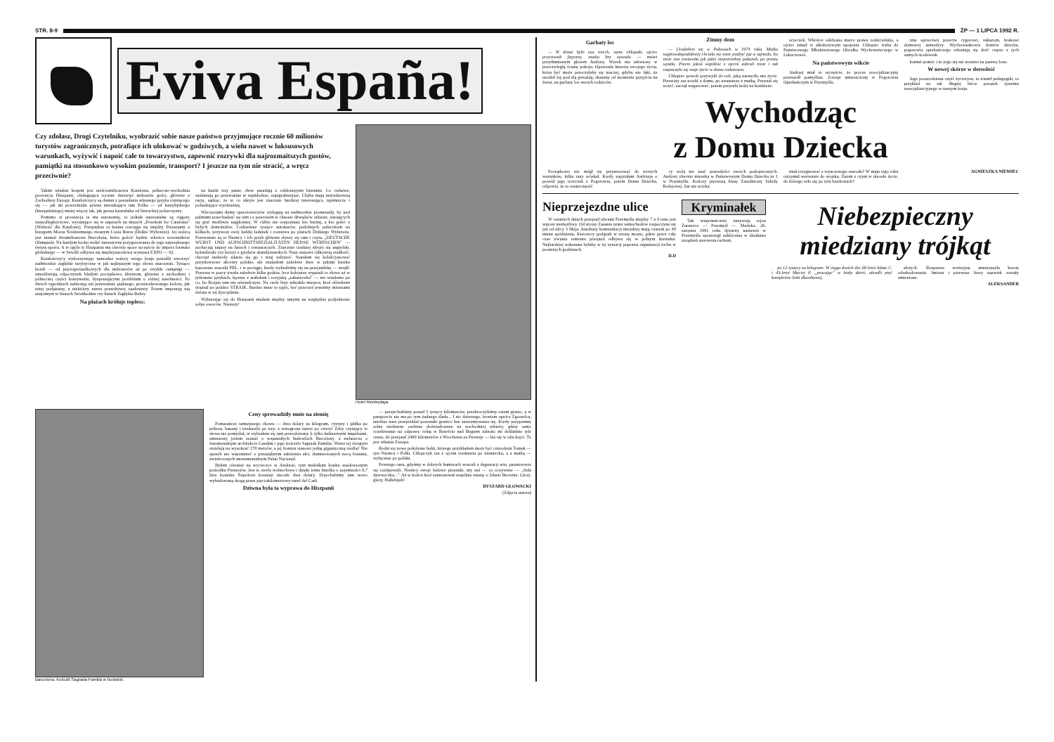STR. 8-9 ŻP — 1 LIPCA 1992 R.
Eviva España!
Czy zdołasz, Drogi Czytelniku, wyobrazić sobie nasze państwo przyjmujące rocznie 60 milionów turystów zagranicznych, potrafiące ich ulokować w godziwych, a wielu nawet w luksusowych warunkach, wyżywić i napoić całe to towarzystwo, zapewnić rozrywki dla najrozmaitszych gustów, pamiątki na stosunkowo wysokim poziomie, transport? I jeszcze na tym nie stracić, a wręcz przeciwnie?
Takim właśnie krajem jest sześciomilionowa Katalonia, północno-wschodnia prowincja Hiszpanii, obsługująca rocznie dziewięć milionów gości, głównie z Zachodniej Europy. Katalończycy są dumni z posiadania własnego języka różniącego się — jak mi powiedziała pewna mieszkająca tam Polka — od kastylijskiego (hiszpańskiego) mniej więcej tak, jak gwara kaszubska od literackiej polszczyzny.
Pomimo iż prowincja ta ma autonomię, to jednak zauważalne są ciągoty niepodległościowe, wyrażające się w napisach na murach „Freedom for Catalonia" (Wolność dla Katalonii). Przepiękna ta kraina rozciąga się między Pirenejami a brzegiem Morza Śródziemnego zwanym Costa Brava (Dzikie Wybrzeże). Jej stolicą jest niemal dwumilionowa Barcelona, która gościć będzie wkrótce uczestników Olimpiady. Na każdym kroku widać intensywne przygotowania do tego największego święta sportu. A w ogóle to Hiszpania ma obecnie spore szczęście do imprez formatu globalnego — w Sewilli odbywa się międzynarodowa wystawa EXPO — 92.
Katalończycy wykorzystując naturalne walory swego kraju potrafili stworzyć nadmorskie zagłębie turystyczne w jak najlepszym tego słowa znaczeniu. Tysiące hoteli — od pięciogwiazdkowych dla milionerów aż po zwykłe campingi — umożliwiają odpoczynek bladym początkowo klientom, głównie z zachodniej i północnej części kontynentu, dysponującymi portfelami o różnej zasobności. Po dwóch tygodniach nabierają oni przeważnie pięknego, prosiaczkowatego koloru, jak niżej podpisany, a niektórzy nawet prawdziwej opalenizny. Potem imponują nią znajomym w biurach Sztokholmu czy hutach Zagłębia Ruhry.
Na plażach króluje topless;
na każde trzy panie, dwie paradują z odsłoniętymi biustami. Co ciekawe, zasłaniają go przeważnie te najmłodsze, najzgrabniejsze. Chyba mają instynktowną rację, sądząc, że to co ukryte jest znacznie bardziej interesujące, tajemnicze i pobudzające wyobraźnię.
Wieczorami tłumy spacerowiczów wylegają na nadmorskie promenady, by pod palmami przechadzać się tam i z powrotem w chaosie dźwięków orkiestr, starających się grać możliwie najgłośniej. W ciżbie nie rozpoznasz kto burżuj, a kto golec z byłych demoludów. Codziennie tysiące autokarów, podobnych pałacykom na kółkach, przywozi swój ludzki ładunek i rozsiewa po plażach Dzikiego Wybrzeża. Przeważnie są to Niemcy i ich język głównie słyszy się tam i czyta. „DEUTSCHE WURST UND AUFSCHNITTSPEZIALITÄTEN HEISSE WÜRTSCHEN" — zachęcają napisy na barach i restauracjach. Znacznie rzadziej słyszy się angielski, holenderski czy któryś z języków skandynawskich. Nasz stanowi całkowitą rzadkość, chociaż niekiedy zdarza się go i tutaj usłyszeć. Starałem się kolekcjonować przysłowiowe akcenty polskie, ale znalazłem zaledwie dwa: w jakimś kiosku kasowane znaczki PRL, i w pociągu, kiedy wybraliśmy się na przejażdżkę — strajk! Przerwa w pracy trwała zaledwie kilka godzin, lecz kolejarze wypisali to słowo aż w jedenastu językach, łącznie z arabskim i rosyjską „zabastowka" — nie wiadomo po co, bo Rosjan tam nie uświadczysz. Na czele listy zabrakło miejsca, ktoś ołówkiem dopisał po polsku: STRAJK. Bardzo mnie to ujęło, boć przecież jesteśmy mistrzami świata w tej dyscyplinie.
Wybierając się do Hiszpanii miałem między innymi na względzie podjedzenie sobie owoców. Niestety!
Hotel Monteplaya
Barcelona. Kościół Sagrada Familia w budowie.
Ceny sprowadziły mnie na ziemię
Pomarańcze tamtejszego chowu — dwa dolary za kilogram, cytryny i jabłka po półtora, banany i truskawki po trzy, a winogrona nawet po cztery! Żeby czytający te słowa nie pomyślał, iż wybrałem się tam powodowany li tylko kulinarnymi impulsami, zmuszony jestem zeznać o wspaniałych budowlach Barcelony, a zwłaszcza o fenomenalnym architekcie Gaudim i jego kościele Sagrada Familia. Wieże tej świątyni strzelają na wysokość 170 metrów, a jej fronton stanowi jedną gigantyczną rzeźbę! Nie sposób nie wspomnieć o przepięknym założeniu alei, iluminowanych nocą fontann, zwieńczonych monumentalnym Palau Nacional.
Byłem również na wycieczce w Andorze, tym maleńkim kraiku usadowionym pośrodku Pirenejów. Jest to strefa wolnocłowa i dzięki temu butelka o pojemności 0,7 litra koniaku Napoleon kosztuje niecałe dwa dolary. Dojechaliśmy tam nowo wybudowaną drogą przez pięciokilometrowy tunel del Cadi.
Dziwna była ta wyprawa do Hiszpanii
— przejechaliśmy ponad 5 tysięcy kilometrów, przekroczyliśmy osiem granic, a w paszporcie nie ma po tym żadnego śladu... I nic dziwnego, bowiem oprócz Zgorzelca, autobus nasz przejeżdżał pozostałe granice bez zatrzymywania się. Kiedy przypomnę sobie niedawne osobiste doświadczenia na wschodniej rubieży, gdzie samo oczekiwanie na odprawę celną w Brześciu nad Bugiem zabrało mi dokładnie tyle czasu, ile przejazd 2400 kilometrów z Wrocławia za Pireneje — łza się w oku kręci. To jest właśnie Europa.
Rodzi się nowe pokolenie ludzi, którego przykładem może być czteroletni Tomek — syn Niemca i Polki. Chłopczyk ten z ojcem rozmawia po niemiecku, a z matką — wyłącznie po polsku.
Pewnego razu, gdyśmy w dobrych humorach wracali z degustacji win, pasażerowie się rozśpiewali. Niemcy swoje ludowe piosenki, my zaś — co oczywiste — „Szła dzieweczka...". Aż w końcu ktoś zaintonował wspólnie znaną: o Johnie Brownie. Glory, glory, Hallelujah!
RYSZARD GŁOWACKI
(Zdjęcia autora)
Garbaty los
— W domu było nas trzech, same chłopaki, ojciec pracownik fizyczny, matka bez zawodu — mówi przytłumionym głosem Andrzej. Wzrok ma utkwiony w przeciwległą ścianę pokoju. Opowiada historię swojego życia, która być może potoczyłaby się inaczej, gdyby nie fakt, że urodził się pod złą gwiazdą, skazany od momentu przyjścia na świat, na garbaty los swoich rodziców.
Zimny dom
— Urodziłem się w Puławach w 1974 roku. Matka najprawdopodobniej chciała się mnie pozbyć już w szpitalu, bo mnie tam zostawiła jak jakiś niepotrzebny pakunek, po prostu wyszła. Potem jakoś wspólnie z ojcem zabrali mnie i tak rozpoczęło się moje życie w domu rodzinnym.
Chłopiec powoli przywykł do roli, jaką narzuciło mu życie. Pierwszy raz uciekł z domu, po awanturze z matką. Przestał się uczyć, zaczął wagarować, potem przyszła kolej na kradzieże.
ucieczek. Wkrótce odebrano matce prawa rodzicielskie, a ojciec zmarł w alkoholowym upojeniu. Chłopiec trafia do Państwowego Młodzieżowego Ośrodka Wychowawczego w Lubaczowie.
Na państwowym wikcie
Andrzej miał to szczęście, że proces resocjalizacyjny przeszedł pomyślnie. Zostaje umieszczony w Pogotowiu Opiekuńczym w Przemyślu.
rma sprzeciwu przeciw rygorowi, zakazom, brakowi domowej atmosfery. Wychowankowie domów dziecka, pogotowia opiekuńczego rekrutują się dość często z tych samych środowisk.
komuś pomóc i że jego się nie zostawi na pastwę losu.
W nowej skórze w dorosłość
Jego pozarodzinna część życiorysu, to triumf pedagogiki, to przykład na tak długiej liście porażek systemu resocjalizacyjnego w naszym kraju.
Wychodząc
z Domu Dziecka
Początkowo nie mógł się przystosować do nowych warunków, kilka razy uciekał. Kiedy zapytałam Andrzeja o powód jego ucieczek z Pogotowia, potem Domu Dziecka, odpowie, że to ostateczność.
cy wolą nie znać przeszłości swoich podopiecznych. Andrzej obecnie mieszka w Państwowym Domu Dziecka nr 1 w Przemyślu. Kończy pierwszą klasę Zasadniczej Szkoły Kolejowej. Już nie ucieka.
miał rezygnować z wyuczonego zawodu? W maju tego roku otrzymał wezwanie do wojska. Zatem z czym w dorosłe życie, do którego szło się po tylu bezdrożach?
AGNIESZKA NIEMIEC
Nieprzejezdne ulice
W ostatnich dniach przejazd ulicami Przemyśla między 7 a 9 rano jest wprost niemożliwy. Od strony Zasania sznur samochodów rozpoczyna się już od ulicy 3 Maja. Autobusy komunikacji miejskiej mają czasem po 40 minut spóźnienia. Kierowcy podążali w stronę mostu, gdzie przez cały czas trwania remontu przejazd odbywa się w jednym kierunku. Najbardziej wskazana byłaby w tej sytuacji poprawa organizacji ruchu w porannych godzinach.
D.D
Kryminałek
Tak wtajemniczeni nazywają rejon Żurawica — Przemyśl — Medyka. 26. sierpnia 1991 roku dyżurny nastawni w Przemyślu spostrzegł zakłócenia w działaniu urządzeń sterownia ruchem.
Niebezpieczny miedziany trójkąt
po 12 tysięcy za kilogram. W ciągu dwóch dni 28-letni Adam C. i 45-letni Maciej F. „pracując" w biały dzień, ukradli pięć kompletów linki dławikowej.
złotych. Rozprawa rewizyjna zmniejszyła kwotę odszkodowania. Imiona i pierwsze litery nazwisk zostały zmienione.
ALEKSANDER